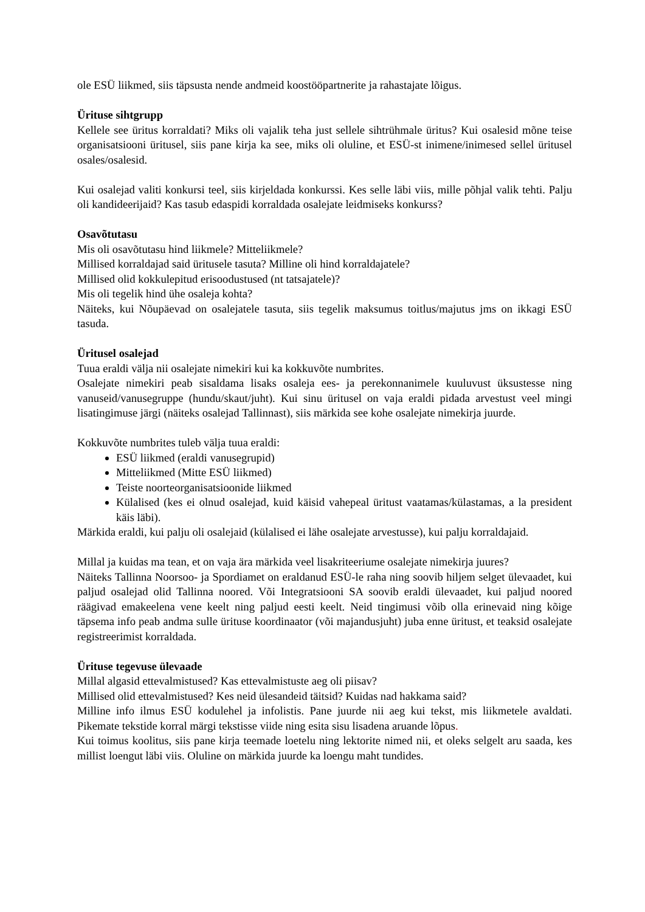ole ESÜ liikmed, siis täpsusta nende andmeid koostööpartnerite ja rahastajate lõigus.
Ürituse sihtgrupp
Kellele see üritus korraldati? Miks oli vajalik teha just sellele sihtrühmale üritus? Kui osalesid mõne teise organisatsiooni üritusel, siis pane kirja ka see, miks oli oluline, et ESÜ-st inimene/inimesed sellel üritusel osales/osalesid.
Kui osalejad valiti konkursi teel, siis kirjeldada konkurssi. Kes selle läbi viis, mille põhjal valik tehti. Palju oli kandideerijaid? Kas tasub edaspidi korraldada osalejate leidmiseks konkurss?
Osavõtutasu
Mis oli osavõtutasu hind liikmele? Mitteliikmele?
Millised korraldajad said üritusele tasuta? Milline oli hind korraldajatele?
Millised olid kokkulepitud erisoodustused (nt tatsajatele)?
Mis oli tegelik hind ühe osaleja kohta?
Näiteks, kui Nõupäevad on osalejatele tasuta, siis tegelik maksumus toitlus/majutus jms on ikkagi ESÜ tasuda.
Üritusel osalejad
Tuua eraldi välja nii osalejate nimekiri kui ka kokkuvõte numbrites.
Osalejate nimekiri peab sisaldama lisaks osaleja ees- ja perekonnanimele kuuluvust üksustesse ning vanuseid/vanusegruppe (hundu/skaut/juht). Kui sinu üritusel on vaja eraldi pidada arvestust veel mingi lisatingimuse järgi (näiteks osalejad Tallinnast), siis märkida see kohe osalejate nimekirja juurde.
Kokkuvõte numbrites tuleb välja tuua eraldi:
ESÜ liikmed (eraldi vanusegrupid)
Mitteliikmed (Mitte ESÜ liikmed)
Teiste noorteorganisatsioonide liikmed
Külalised (kes ei olnud osalejad, kuid käisid vahepeal üritust vaatamas/külastamas, a la president käis läbi).
Märkida eraldi, kui palju oli osalejaid (külalised ei lähe osalejate arvestusse), kui palju korraldajaid.
Millal ja kuidas ma tean, et on vaja ära märkida veel lisakriteeriume osalejate nimekirja juures?
Näiteks Tallinna Noorsoo- ja Spordiamet on eraldanud ESÜ-le raha ning soovib hiljem selget ülevaadet, kui paljud osalejad olid Tallinna noored. Või Integratsiooni SA soovib eraldi ülevaadet, kui paljud noored räägivad emakeelena vene keelt ning paljud eesti keelt. Neid tingimusi võib olla erinevaid ning kõige täpsema info peab andma sulle ürituse koordinaator (või majandusjuht) juba enne üritust, et teaksid osalejate registreerimist korraldada.
Ürituse tegevuse ülevaade
Millal algasid ettevalmistused? Kas ettevalmistuste aeg oli piisav?
Millised olid ettevalmistused? Kes neid ülesandeid täitsid? Kuidas nad hakkama said?
Milline info ilmus ESÜ kodulehel ja infolistis. Pane juurde nii aeg kui tekst, mis liikmetele avaldati. Pikemate tekstide korral märgi tekstisse viide ning esita sisu lisadena aruande lõpus.
Kui toimus koolitus, siis pane kirja teemade loetelu ning lektorite nimed nii, et oleks selgelt aru saada, kes millist loengut läbi viis. Oluline on märkida juurde ka loengu maht tundides.